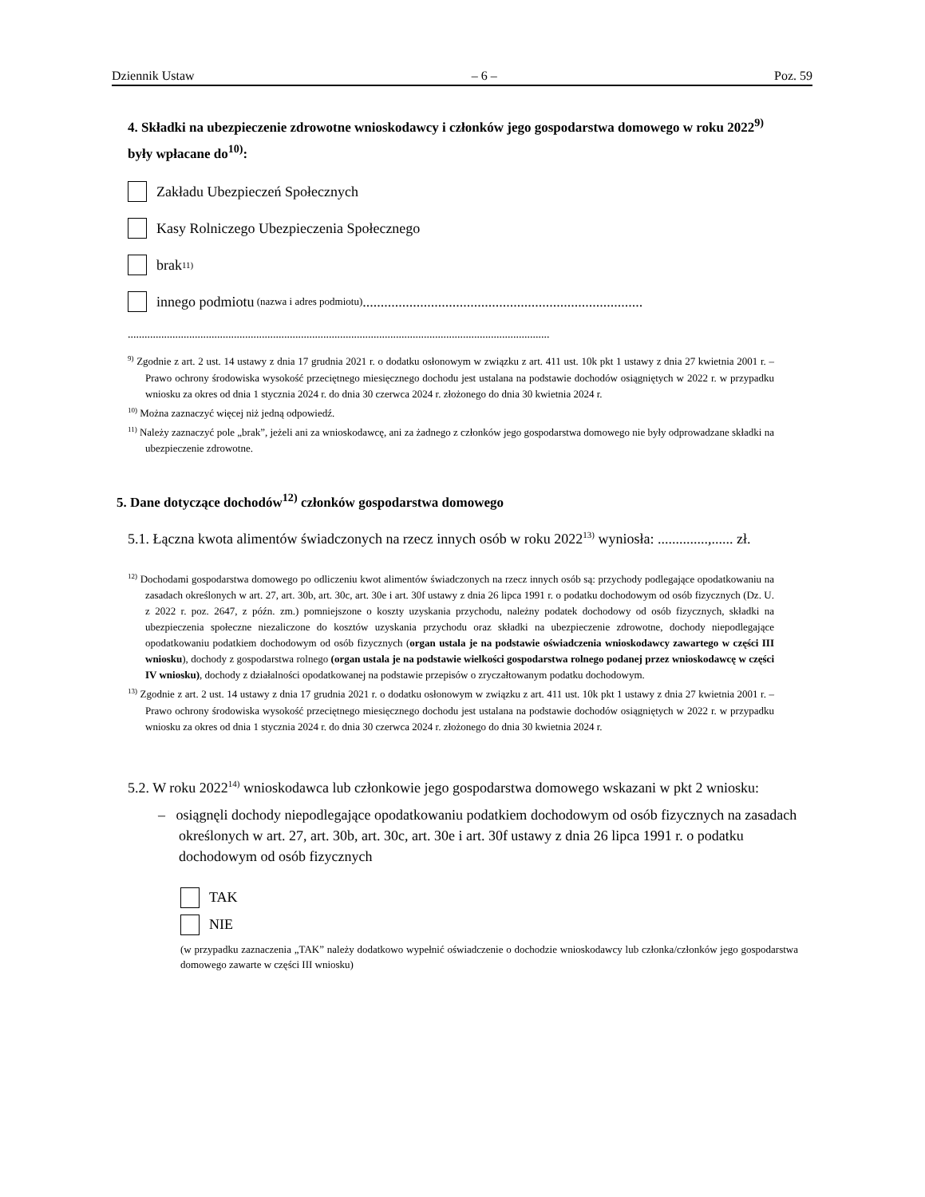Dziennik Ustaw – 6 – Poz. 59
4. Składki na ubezpieczenie zdrowotne wnioskodawcy i członków jego gospodarstwa domowego w roku 2022<sup>9)</sup> były wpłacane do<sup>10)</sup>:
Zakładu Ubezpieczeń Społecznych
Kasy Rolniczego Ubezpieczenia Społecznego
brak<sup>11)</sup>
innego podmiotu (nazwa i adres podmiotu) ..............................................................................
.......................................................................................................................................................
<sup>9)</sup> Zgodnie z art. 2 ust. 14 ustawy z dnia 17 grudnia 2021 r. o dodatku osłonowym w związku z art. 411 ust. 10k pkt 1 ustawy z dnia 27 kwietnia 2001 r. – Prawo ochrony środowiska wysokość przeciętnego miesięcznego dochodu jest ustalana na podstawie dochodów osiągniętych w 2022 r. w przypadku wniosku za okres od dnia 1 stycznia 2024 r. do dnia 30 czerwca 2024 r. złożonego do dnia 30 kwietnia 2024 r.
<sup>10)</sup> Można zaznaczyć więcej niż jedną odpowiedź.
<sup>11)</sup> Należy zaznaczyć pole „brak”, jeżeli ani za wnioskodawcę, ani za żadnego z członków jego gospodarstwa domowego nie były odprowadzane składki na ubezpieczenie zdrowotne.
5. Dane dotyczące dochodów<sup>12)</sup> członków gospodarstwa domowego
5.1. Łączna kwota alimentów świadczonych na rzecz innych osób w roku 2022<sup>13)</sup> wyniosła: ..............,...... zł.
<sup>12)</sup> Dochodami gospodarstwa domowego po odliczeniu kwot alimentów świadczonych na rzecz innych osób są: przychody podlegające opodatkowaniu na zasadach określonych w art. 27, art. 30b, art. 30c, art. 30e i art. 30f ustawy z dnia 26 lipca 1991 r. o podatku dochodowym od osób fizycznych (Dz. U. z 2022 r. poz. 2647, z późn. zm.) pomniejszone o koszty uzyskania przychodu, należny podatek dochodowy od osób fizycznych, składki na ubezpieczenia społeczne niezaliczone do kosztów uzyskania przychodu oraz składki na ubezpieczenie zdrowotne, dochody niepodlegające opodatkowaniu podatkiem dochodowym od osób fizycznych (organ ustala je na podstawie oświadczenia wnioskodawcy zawartego w części III wniosku), dochody z gospodarstwa rolnego (organ ustala je na podstawie wielkości gospodarstwa rolnego podanej przez wnioskodawcę w części IV wniosku), dochody z działalności opodatkowanej na podstawie przepisów o zryczałtowanym podatku dochodowym.
<sup>13)</sup> Zgodnie z art. 2 ust. 14 ustawy z dnia 17 grudnia 2021 r. o dodatku osłonowym w związku z art. 411 ust. 10k pkt 1 ustawy z dnia 27 kwietnia 2001 r. – Prawo ochrony środowiska wysokość przeciętnego miesięcznego dochodu jest ustalana na podstawie dochodów osiągniętych w 2022 r. w przypadku wniosku za okres od dnia 1 stycznia 2024 r. do dnia 30 czerwca 2024 r. złożonego do dnia 30 kwietnia 2024 r.
5.2. W roku 2022<sup>14)</sup> wnioskodawca lub członkowie jego gospodarstwa domowego wskazani w pkt 2 wniosku:
– osiągnęli dochody niepodlegające opodatkowaniu podatkiem dochodowym od osób fizycznych na zasadach określonych w art. 27, art. 30b, art. 30c, art. 30e i art. 30f ustawy z dnia 26 lipca 1991 r. o podatku dochodowym od osób fizycznych
TAK
NIE
(w przypadku zaznaczenia „TAK” należy dodatkowo wypełnić oświadczenie o dochodzie wnioskodawcy lub członka/członków jego gospodarstwa domowego zawarte w części III wniosku)